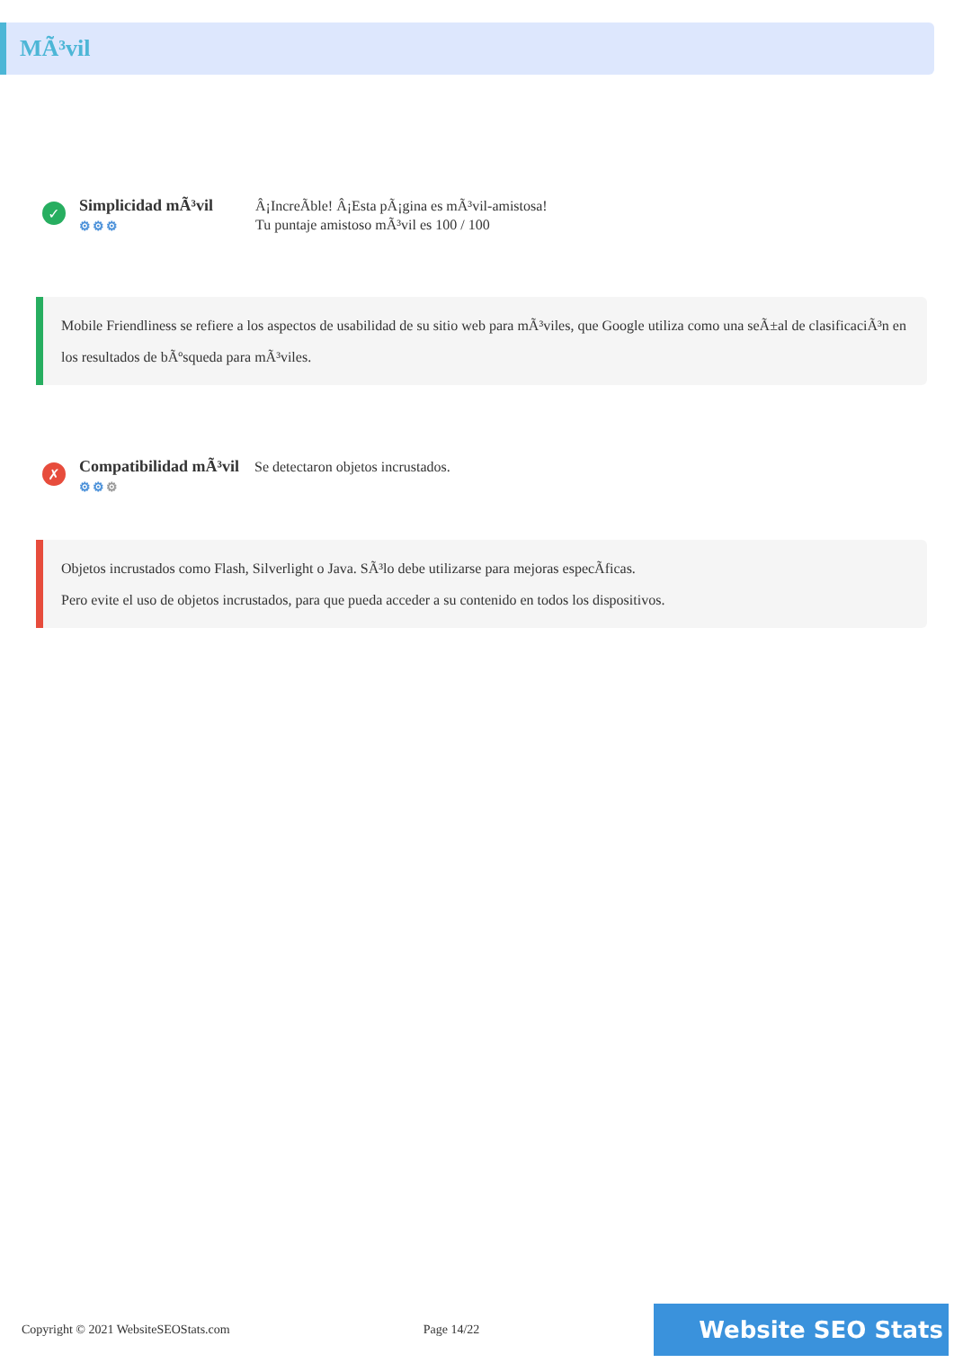MÃ³vil
✓
Simplicidad mÃ³vil
⚙⚙⚙
Â¡IncreÃble! Â¡Esta pÃ¡gina es mÃ³vil-amistosa!
Tu puntaje amistoso mÃ³vil es 100 / 100
Mobile Friendliness se refiere a los aspectos de usabilidad de su sitio web para mÃ³viles, que Google utiliza como una seÃ±al de clasificaciÃ³n en los resultados de bÃºsqueda para mÃ³viles.
✗
Compatibilidad mÃ³vil
⚙⚙⚙
Se detectaron objetos incrustados.
Objetos incrustados como Flash, Silverlight o Java. SÃ³lo debe utilizarse para mejoras especÃficas.
Pero evite el uso de objetos incrustados, para que pueda acceder a su contenido en todos los dispositivos.
Copyright © 2021 WebsiteSEOStats.com Page 14/22 Website SEO Stats